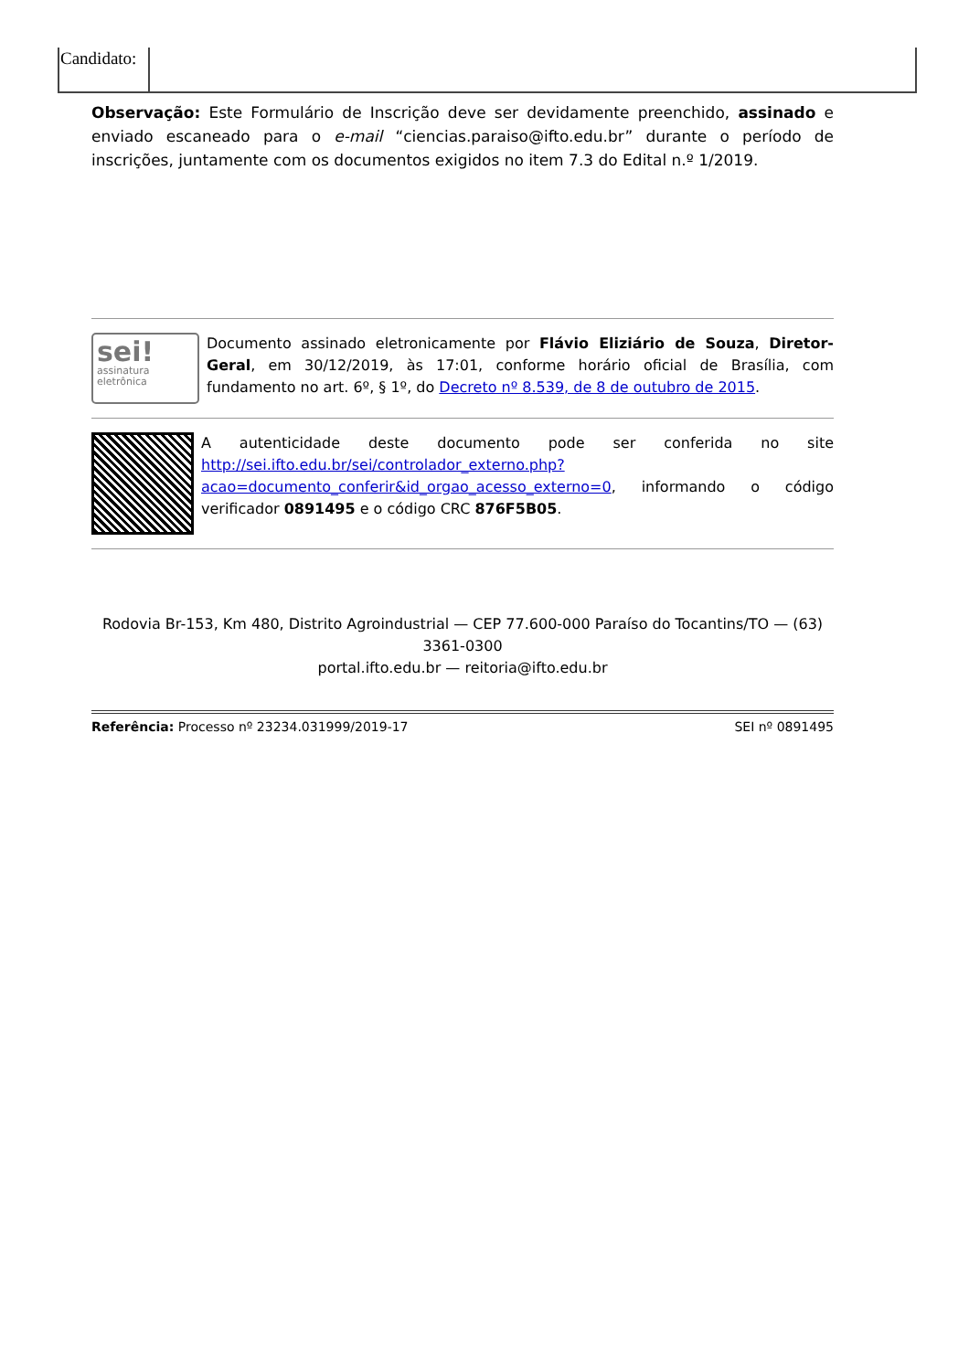| Candidato: | |
Observação: Este Formulário de Inscrição deve ser devidamente preenchido, assinado e enviado escaneado para o e-mail “ciencias.paraiso@ifto.edu.br” durante o período de inscrições, juntamente com os documentos exigidos no item 7.3 do Edital n.º 1/2019.
sei!
assinatura
eletrônica
Documento assinado eletronicamente por Flávio Eliziário de Souza, Diretor-Geral, em 30/12/2019, às 17:01, conforme horário oficial de Brasília, com fundamento no art. 6º, § 1º, do Decreto nº 8.539, de 8 de outubro de 2015.
A autenticidade deste documento pode ser conferida no site http://sei.ifto.edu.br/sei/controlador_externo.php?acao=documento_conferir&id_orgao_acesso_externo=0, informando o código verificador 0891495 e o código CRC 876F5B05.
Rodovia Br-153, Km 480, Distrito Agroindustrial — CEP 77.600-000 Paraíso do Tocantins/TO — (63) 3361-0300
portal.ifto.edu.br — reitoria@ifto.edu.br
Referência: Processo nº 23234.031999/2019-17 SEI nº 0891495